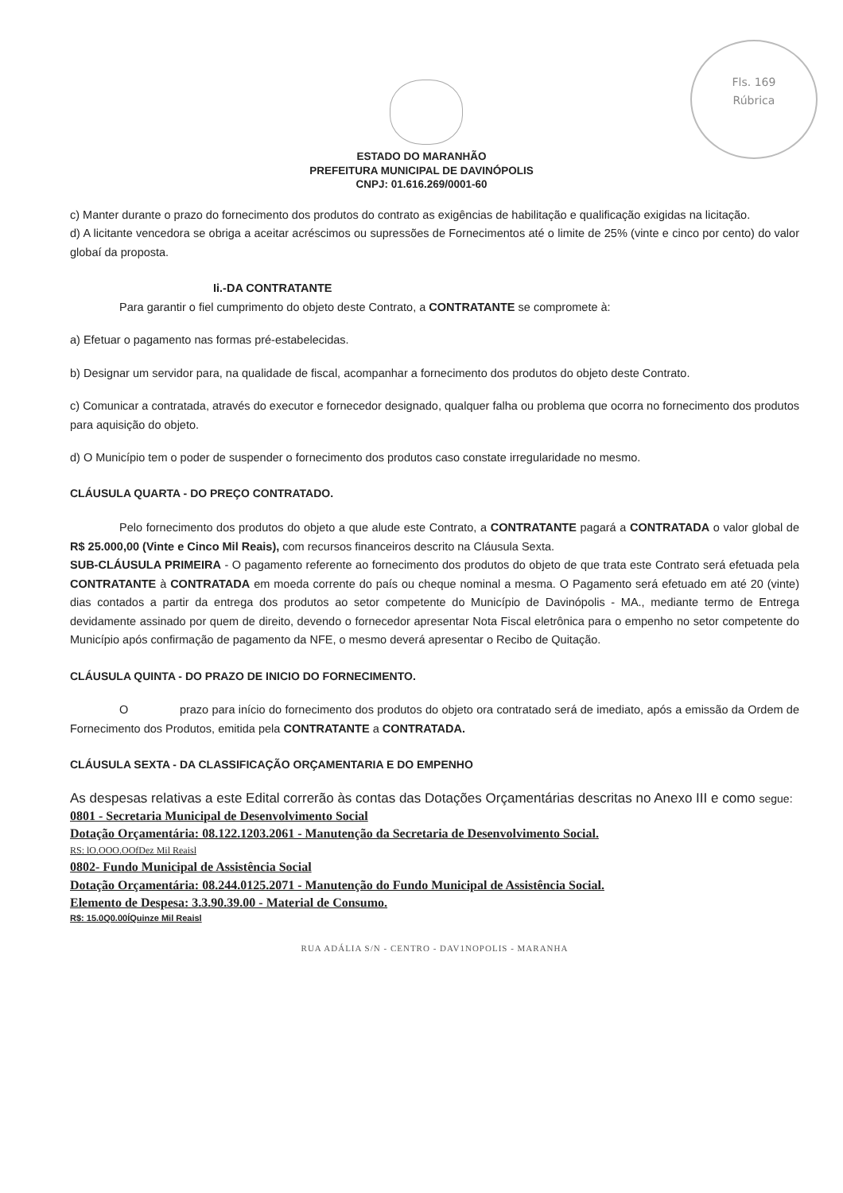Fls. 169
Rúbrica
ESTADO DO MARANHÃO
PREFEITURA MUNICIPAL DE DAVINÓPOLIS
CNPJ: 01.616.269/0001-60
c) Manter durante o prazo do fornecimento dos produtos do contrato as exigências de habilitação e qualificação exigidas na licitação.
d) A licitante vencedora se obriga a aceitar acréscimos ou supressões de Fornecimentos até o limite de 25% (vinte e cinco por cento) do valor globaí da proposta.
Ii.-DA CONTRATANTE
Para garantir o fiel cumprimento do objeto deste Contrato, a CONTRATANTE se compromete à:
a) Efetuar o pagamento nas formas pré-estabelecidas.
b) Designar um servidor para, na qualidade de fiscal, acompanhar a fornecimento dos produtos do objeto deste Contrato.
c) Comunicar a contratada, através do executor e fornecedor designado, qualquer falha ou problema que ocorra no fornecimento dos produtos para aquisição do objeto.
d) O Município tem o poder de suspender o fornecimento dos produtos caso constate irregularidade no mesmo.
CLÁUSULA QUARTA - DO PREÇO CONTRATADO.
Pelo fornecimento dos produtos do objeto a que alude este Contrato, a CONTRATANTE pagará a CONTRATADA o valor global de R$ 25.000,00 (Vinte e Cinco Mil Reais), com recursos financeiros descrito na Cláusula Sexta.
SUB-CLÁUSULA PRIMEIRA - O pagamento referente ao fornecimento dos produtos do objeto de que trata este Contrato será efetuada pela CONTRATANTE à CONTRATADA em moeda corrente do país ou cheque nominal a mesma. O Pagamento será efetuado em até 20 (vinte) dias contados a partir da entrega dos produtos ao setor competente do Município de Davinópolis - MA., mediante termo de Entrega devidamente assinado por quem de direito, devendo o fornecedor apresentar Nota Fiscal eletrônica para o empenho no setor competente do Município após confirmação de pagamento da NFE, o mesmo deverá apresentar o Recibo de Quitação.
CLÁUSULA QUINTA - DO PRAZO DE INICIO DO FORNECIMENTO.
O prazo para início do fornecimento dos produtos do objeto ora contratado será de imediato, após a emissão da Ordem de Fornecimento dos Produtos, emitida pela CONTRATANTE a CONTRATADA.
CLÁUSULA SEXTA - DA CLASSIFICAÇÃO ORÇAMENTARIA E DO EMPENHO
As despesas relativas a este Edital correrão às contas das Dotações Orçamentárias descritas no Anexo III e como segue:
0801 - Secretaria Municipal de Desenvolvimento Social
Dotação Orçamentária: 08.122.1203.2061 - Manutenção da Secretaria de Desenvolvimento Social.
RS: lO.OOO.OOfDez Mil Reaisl
0802- Fundo Municipal de Assistência Social
Dotação Orçamentária: 08.244.0125.2071 - Manutenção do Fundo Municipal de Assistência Social.
Elemento de Despesa: 3.3.90.39.00 - Material de Consumo.
R$: 15.0Q0.00ÍQuinze Mil Reaisl
RUA ADÁLIA S/N - CENTRO - DAV1NOPOLIS - MARANHA